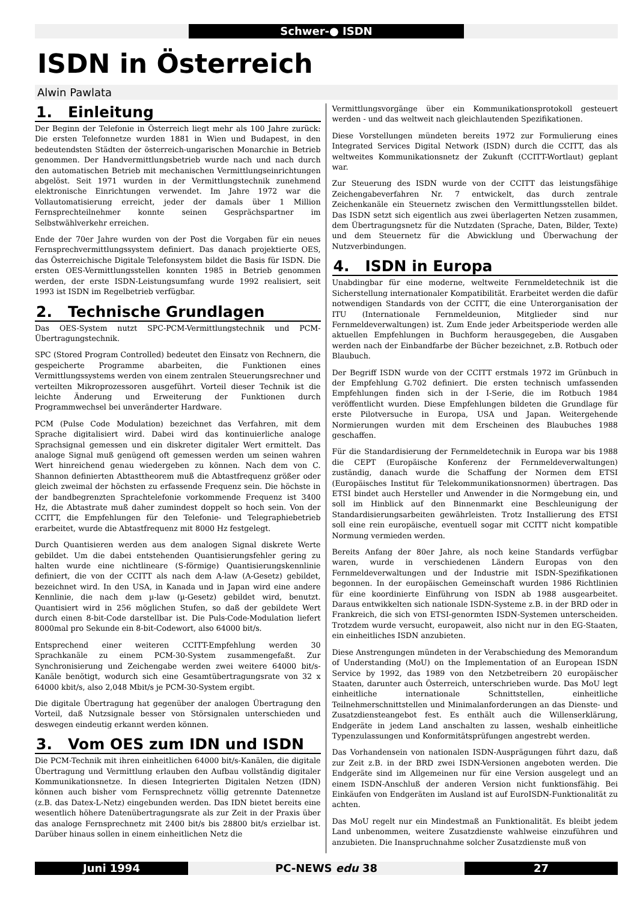Schwer-● ISDN
ISDN in Österreich
Alwin Pawlata
1. Einleitung
Der Beginn der Telefonie in Österreich liegt mehr als 100 Jahre zurück: Die ersten Telefonnetze wurden 1881 in Wien und Budapest, in den bedeutendsten Städten der österreich-ungarischen Monarchie in Betrieb genommen. Der Handvermittlungsbetrieb wurde nach und nach durch den automatischen Betrieb mit mechanischen Vermittlungseinrichtungen abgelöst. Seit 1971 wurden in der Vermittlungstechnik zunehmend elektronische Einrichtungen verwendet. Im Jahre 1972 war die Vollautomatisierung erreicht, jeder der damals über 1 Million Fernsprechteilnehmer konnte seinen Gesprächspartner im Selbstwählverkehr erreichen.
Ende der 70er Jahre wurden von der Post die Vorgaben für ein neues Fernsprechvermittlungssystem definiert. Das danach projektierte OES, das Österreichische Digitale Telefonsystem bildet die Basis für ISDN. Die ersten OES-Vermittlungsstellen konnten 1985 in Betrieb genommen werden, der erste ISDN-Leistungsumfang wurde 1992 realisiert, seit 1993 ist ISDN im Regelbetrieb verfügbar.
2. Technische Grundlagen
Das OES-System nutzt SPC-PCM-Vermittlungstechnik und PCM-Übertragungstechnik.
SPC (Stored Program Controlled) bedeutet den Einsatz von Rechnern, die gespeicherte Programme abarbeiten, die Funktionen eines Vermittlungssystems werden von einem zentralen Steuerungsrechner und verteilten Mikroprozessoren ausgeführt. Vorteil dieser Technik ist die leichte Änderung und Erweiterung der Funktionen durch Programmwechsel bei unveränderter Hardware.
PCM (Pulse Code Modulation) bezeichnet das Verfahren, mit dem Sprache digitalisiert wird. Dabei wird das kontinuierliche analoge Sprachsignal gemessen und ein diskreter digitaler Wert ermittelt. Das analoge Signal muß genügend oft gemessen werden um seinen wahren Wert hinreichend genau wiedergeben zu können. Nach dem von C. Shannon definierten Abtasttheorem muß die Abtastfrequenz größer oder gleich zweimal der höchsten zu erfassende Frequenz sein. Die höchste in der bandbegrenzten Sprachtelefonie vorkommende Frequenz ist 3400 Hz, die Abtastrate muß daher zumindest doppelt so hoch sein. Von der CCITT, die Empfehlungen für den Telefonie- und Telegraphiebetrieb erarbeitet, wurde die Abtastfrequenz mit 8000 Hz festgelegt.
Durch Quantisieren werden aus dem analogen Signal diskrete Werte gebildet. Um die dabei entstehenden Quantisierungsfehler gering zu halten wurde eine nichtlineare (S-förmige) Quantisierungskennlinie definiert, die von der CCITT als nach dem A-law (A-Gesetz) gebildet, bezeichnet wird. In den USA, in Kanada und in Japan wird eine andere Kennlinie, die nach dem µ-law (µ-Gesetz) gebildet wird, benutzt. Quantisiert wird in 256 möglichen Stufen, so daß der gebildete Wert durch einen 8-bit-Code darstellbar ist. Die Puls-Code-Modulation liefert 8000mal pro Sekunde ein 8-bit-Codewort, also 64000 bit/s.
Entsprechend einer weiteren CCITT-Empfehlung werden 30 Sprachkanäle zu einem PCM-30-System zusammengefaßt. Zur Synchronisierung und Zeichengabe werden zwei weitere 64000 bit/s-Kanäle benötigt, wodurch sich eine Gesamtübertragungsrate von 32 x 64000 kbit/s, also 2,048 Mbit/s je PCM-30-System ergibt.
Die digitale Übertragung hat gegenüber der analogen Übertragung den Vorteil, daß Nutzsignale besser von Störsignalen unterschieden und deswegen eindeutig erkannt werden können.
3. Vom OES zum IDN und ISDN
Die PCM-Technik mit ihren einheitlichen 64000 bit/s-Kanälen, die digitale Übertragung und Vermittlung erlauben den Aufbau vollständig digitaler Kommunikationsnetze. In diesen Integrierten Digitalen Netzen (IDN) können auch bisher vom Fernsprechnetz völlig getrennte Datennetze (z.B. das Datex-L-Netz) eingebunden werden. Das IDN bietet bereits eine wesentlich höhere Datenübertragungsrate als zur Zeit in der Praxis über das analoge Fernsprechnetz mit 2400 bit/s bis 28800 bit/s erzielbar ist. Darüber hinaus sollen in einem einheitlichen Netz die
Vermittlungsvorgänge über ein Kommunikationsprotokoll gesteuert werden - und das weltweit nach gleichlautenden Spezifikationen.
Diese Vorstellungen mündeten bereits 1972 zur Formulierung eines Integrated Services Digital Network (ISDN) durch die CCITT, das als weltweites Kommunikationsnetz der Zukunft (CCITT-Wortlaut) geplant war.
Zur Steuerung des ISDN wurde von der CCITT das leistungsfähige Zeichengabeverfahren Nr. 7 entwickelt, das durch zentrale Zeichenkanäle ein Steuernetz zwischen den Vermittlungsstellen bildet. Das ISDN setzt sich eigentlich aus zwei überlagerten Netzen zusammen, dem Übertragungsnetz für die Nutzdaten (Sprache, Daten, Bilder, Texte) und dem Steuernetz für die Abwicklung und Überwachung der Nutzverbindungen.
4. ISDN in Europa
Unabdingbar für eine moderne, weltweite Fernmeldetechnik ist die Sicherstellung internationaler Kompatibilität. Erarbeitet werden die dafür notwendigen Standards von der CCITT, die eine Unterorganisation der ITU (Internationale Fernmeldeunion, Mitglieder sind nur Fernmeldeverwaltungen) ist. Zum Ende jeder Arbeitsperiode werden alle aktuellen Empfehlungen in Buchform herausgegeben, die Ausgaben werden nach der Einbandfarbe der Bücher bezeichnet, z.B. Rotbuch oder Blaubuch.
Der Begriff ISDN wurde von der CCITT erstmals 1972 im Grünbuch in der Empfehlung G.702 definiert. Die ersten technisch umfassenden Empfehlungen finden sich in der I-Serie, die im Rotbuch 1984 veröffentlicht wurden. Diese Empfehlungen bildeten die Grundlage für erste Pilotversuche in Europa, USA und Japan. Weitergehende Normierungen wurden mit dem Erscheinen des Blaubuches 1988 geschaffen.
Für die Standardisierung der Fernmeldetechnik in Europa war bis 1988 die CEPT (Europäische Konferenz der Fernmeldeverwaltungen) zuständig, danach wurde die Schaffung der Normen dem ETSI (Europäisches Institut für Telekommunikationsnormen) übertragen. Das ETSI bindet auch Hersteller und Anwender in die Normgebung ein, und soll im Hinblick auf den Binnenmarkt eine Beschleunigung der Standardisierungsarbeiten gewährleisten. Trotz Installierung des ETSI soll eine rein europäische, eventuell sogar mit CCITT nicht kompatible Normung vermieden werden.
Bereits Anfang der 80er Jahre, als noch keine Standards verfügbar waren, wurde in verschiedenen Ländern Europas von den Fernmeldeverwaltungen und der Industrie mit ISDN-Spezifikationen begonnen. In der europäischen Gemeinschaft wurden 1986 Richtlinien für eine koordinierte Einführung von ISDN ab 1988 ausgearbeitet. Daraus entwikkelten sich nationale ISDN-Systeme z.B. in der BRD oder in Frankreich, die sich von ETSI-genormten ISDN-Systemen unterscheiden. Trotzdem wurde versucht, europaweit, also nicht nur in den EG-Staaten, ein einheitliches ISDN anzubieten.
Diese Anstrengungen mündeten in der Verabschiedung des Memorandum of Understanding (MoU) on the Implementation of an European ISDN Service by 1992, das 1989 von den Netzbetreibern 20 europäischer Staaten, darunter auch Österreich, unterschrieben wurde. Das MoU legt einheitliche internationale Schnittstellen, einheitliche Teilnehmerschnittstellen und Minimalanforderungen an das Dienste- und Zusatzdiensteangebot fest. Es enthält auch die Willenserklärung, Endgeräte in jedem Land anschalten zu lassen, weshalb einheitliche Typenzulassungen und Konformitätsprüfungen angestrebt werden.
Das Vorhandensein von nationalen ISDN-Ausprägungen führt dazu, daß zur Zeit z.B. in der BRD zwei ISDN-Versionen angeboten werden. Die Endgeräte sind im Allgemeinen nur für eine Version ausgelegt und an einem ISDN-Anschluß der anderen Version nicht funktionsfähig. Bei Einkäufen von Endgeräten im Ausland ist auf EuroISDN-Funktionalität zu achten.
Das MoU regelt nur ein Mindestmaß an Funktionalität. Es bleibt jedem Land unbenommen, weitere Zusatzdienste wahlweise einzuführen und anzubieten. Die Inanspruchnahme solcher Zusatzdienste muß von
Juni 1994 PC-NEWS edu 38 27